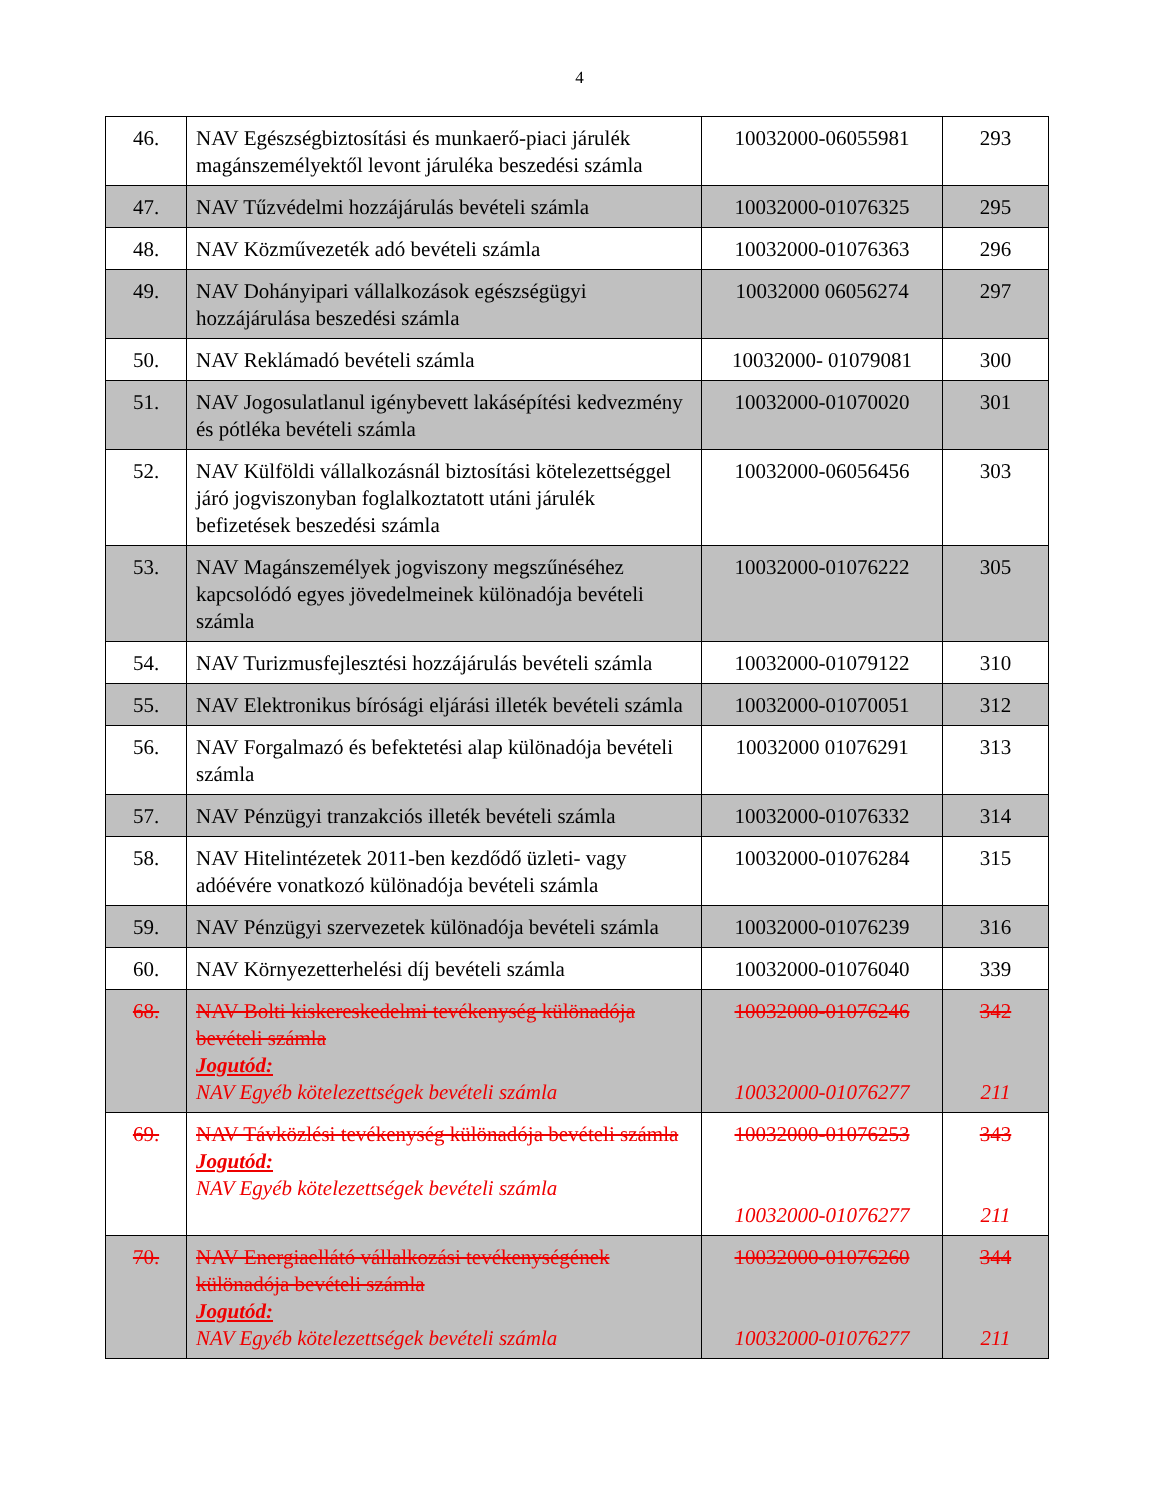4
| 46. | NAV Egészségbiztosítási és munkaerő-piaci járulék magánszemélyektől levont járuléka beszedési számla | 10032000-06055981 | 293 |
| 47. | NAV Tűzvédelmi hozzájárulás bevételi számla | 10032000-01076325 | 295 |
| 48. | NAV Közművezeték adó bevételi számla | 10032000-01076363 | 296 |
| 49. | NAV Dohányipari vállalkozások egészségügyi hozzájárulása beszedési számla | 10032000 06056274 | 297 |
| 50. | NAV Reklámadó bevételi számla | 10032000- 01079081 | 300 |
| 51. | NAV Jogosulatlanul igénybevett lakásépítési kedvezmény és pótléka bevételi számla | 10032000-01070020 | 301 |
| 52. | NAV Külföldi vállalkozásnál biztosítási kötelezettséggel járó jogviszonyban foglalkoztatott utáni járulék befizetések beszedési számla | 10032000-06056456 | 303 |
| 53. | NAV Magánszemélyek jogviszony megszűnéséhez kapcsolódó egyes jövedelmeinek különadója bevételi számla | 10032000-01076222 | 305 |
| 54. | NAV Turizmusfejlesztési hozzájárulás bevételi számla | 10032000-01079122 | 310 |
| 55. | NAV Elektronikus bírósági eljárási illeték bevételi számla | 10032000-01070051 | 312 |
| 56. | NAV Forgalmazó és befektetési alap különadója bevételi számla | 10032000 01076291 | 313 |
| 57. | NAV Pénzügyi tranzakciós illeték bevételi számla | 10032000-01076332 | 314 |
| 58. | NAV Hitelintézetek 2011-ben kezdődő üzleti- vagy adóévére vonatkozó különadója bevételi számla | 10032000-01076284 | 315 |
| 59. | NAV Pénzügyi szervezetek különadója bevételi számla | 10032000-01076239 | 316 |
| 60. | NAV Környezetterhelési díj bevételi számla | 10032000-01076040 | 339 |
| 68. | NAV Bolti kiskereskedelmi tevékenység különadója bevételi számla Jogutód: NAV Egyéb kötelezettségek bevételi számla | 10032000-01076246 10032000-01076277 | 342 211 |
| 69. | NAV Távközlési tevékenység különadója bevételi számla Jogutód: NAV Egyéb kötelezettségek bevételi számla | 10032000-01076253 10032000-01076277 | 343 211 |
| 70. | NAV Energiaellátó vállalkozási tevékenységének különadója bevételi számla Jogutód: NAV Egyéb kötelezettségek bevételi számla | 10032000-01076260 10032000-01076277 | 344 211 |